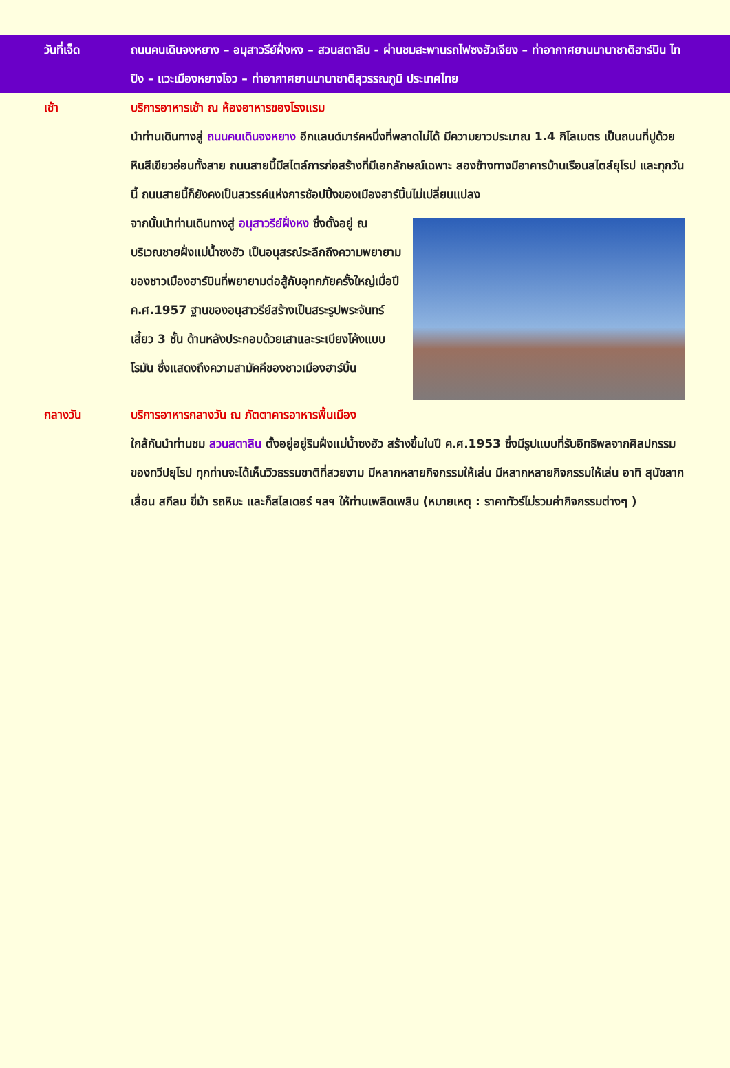วันที่เจ็ด ถนนคนเดินจงหยาง – อนุสาวรีย์ฝั่งหง – สวนสตาลิน - ผ่านชมสะพานรถไฟซงฮัวเจียง – ท่าอากาศยานนานาชาติฮาร์บิน ไทปิง – แวะเมืองหยางโจว – ท่าอากาศยานนานาชาติสุวรรณภูมิ ประเทศไทย
เช้า บริการอาหารเช้า ณ ห้องอาหารของโรงแรม
นำท่านเดินทางสู่ ถนนคนเดินจงหยาง อีกแลนด์มาร์คหนึ่งที่พลาดไม่ได้ มีความยาวประมาณ 1.4 กิโลเมตร เป็นถนนที่ปูด้วยหินสีเขียวอ่อนทั้งสาย ถนนสายนี้มีสไตล์การก่อสร้างที่มีเอกลักษณ์เฉพาะ สองข้างทางมีอาคารบ้านเรือนสไตล์ยุโรป และทุกวันนี้ ถนนสายนี้ก็ยังคงเป็นสวรรค์แห่งการช้อปปิ้งของเมืองฮาร์บิ้นไม่เปลี่ยนแปลง
จากนั้นนำท่านเดินทางสู่ อนุสาวรีย์ฝั่งหง ซึ่งตั้งอยู่ ณ บริเวณชายฝั่งแม่น้ำซงฮัว เป็นอนุสรณ์ระลึกถึงความพยายามของชาวเมืองฮาร์บินที่พยายามต่อสู้กับอุทกภัยครั้งใหญ่เมื่อปี ค.ศ.1957 ฐานของอนุสาวรีย์สร้างเป็นสระรูปพระจันทร์เสี้ยว 3 ชั้น ด้านหลังประกอบด้วยเสาและระเบียงโค้งแบบโรมัน ซึ่งแสดงถึงความสามัคคีของชาวเมืองฮาร์บิ้น
กลางวัน บริการอาหารกลางวัน ณ ภัตตาคารอาหารพื้นเมือง
ใกล้กันนำท่านชม สวนสตาลิน ตั้งอยู่อยู่ริมฝั่งแม่น้ำซงฮัว สร้างขึ้นในปี ค.ศ.1953 ซึ่งมีรูปแบบที่รับอิทธิพลจากศิลปกรรมของทวีปยุโรป ทุกท่านจะได้เห็นวิวธรรมชาติที่สวยงาม มีหลากหลายกิจกรรมให้เล่น มีหลากหลายกิจกรรมให้เล่น อาทิ สุนัขลากเลื่อน สกีลม ขี่ม้า รถหิมะ และก็สไลเดอร์ ฯลฯ ให้ท่านเพลิดเพลิน (หมายเหตุ : ราคาทัวร์ไม่รวมค่ากิจกรรมต่างๆ )